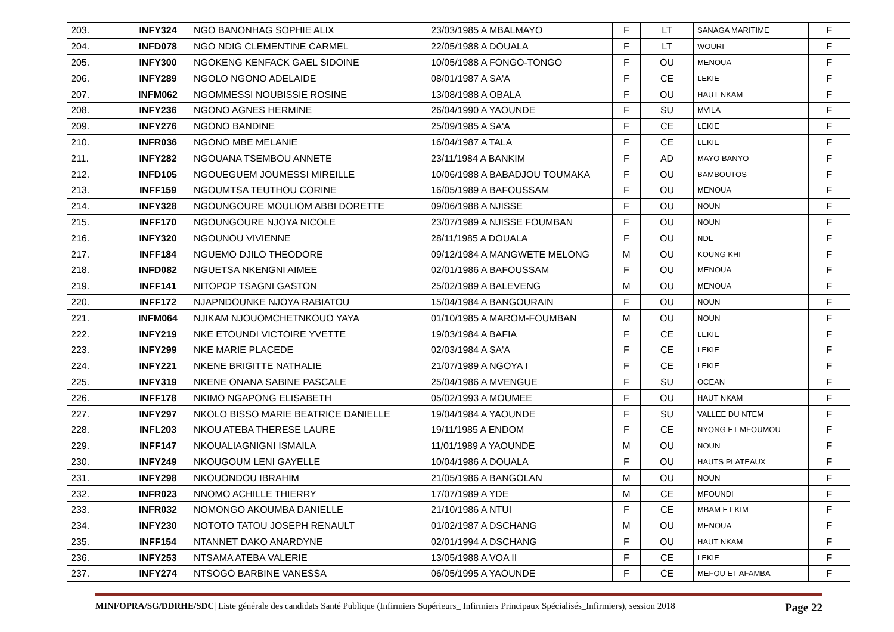| 203. | INFY324 | NGO BANONHAG SOPHIE ALIX | 23/03/1985 A MBALMAYO | F | LT | SANAGA MARITIME | F |
| 204. | INFD078 | NGO NDIG CLEMENTINE CARMEL | 22/05/1988 A DOUALA | F | LT | WOURI | F |
| 205. | INFY300 | NGOKENG KENFACK GAEL SIDOINE | 10/05/1988 A FONGO-TONGO | F | OU | MENOUA | F |
| 206. | INFY289 | NGOLO NGONO ADELAIDE | 08/01/1987 A SA'A | F | CE | LEKIE | F |
| 207. | INFM062 | NGOMMESSI NOUBISSIE ROSINE | 13/08/1988 A OBALA | F | OU | HAUT NKAM | F |
| 208. | INFY236 | NGONO AGNES HERMINE | 26/04/1990 A YAOUNDE | F | SU | MVILA | F |
| 209. | INFY276 | NGONO BANDINE | 25/09/1985 A SA'A | F | CE | LEKIE | F |
| 210. | INFR036 | NGONO MBE MELANIE | 16/04/1987 A TALA | F | CE | LEKIE | F |
| 211. | INFY282 | NGOUANA TSEMBOU ANNETE | 23/11/1984 A BANKIM | F | AD | MAYO BANYO | F |
| 212. | INFD105 | NGOUEGUEM JOUMESSI MIREILLE | 10/06/1988 A BABADJOU TOUMAKA | F | OU | BAMBOUTOS | F |
| 213. | INFF159 | NGOUMTSA TEUTHOU CORINE | 16/05/1989 A BAFOUSSAM | F | OU | MENOUA | F |
| 214. | INFY328 | NGOUNGOURE MOULIOM ABBI DORETTE | 09/06/1988 A NJISSE | F | OU | NOUN | F |
| 215. | INFF170 | NGOUNGOURE NJOYA NICOLE | 23/07/1989 A NJISSE FOUMBAN | F | OU | NOUN | F |
| 216. | INFY320 | NGOUNOU VIVIENNE | 28/11/1985 A DOUALA | F | OU | NDE | F |
| 217. | INFF184 | NGUEMO DJILO THEODORE | 09/12/1984 A MANGWETE MELONG | M | OU | KOUNG KHI | F |
| 218. | INFD082 | NGUETSA NKENGNI AIMEE | 02/01/1986 A BAFOUSSAM | F | OU | MENOUA | F |
| 219. | INFF141 | NITOPOP TSAGNI GASTON | 25/02/1989 A BALEVENG | M | OU | MENOUA | F |
| 220. | INFF172 | NJAPNDOUNKE NJOYA RABIATOU | 15/04/1984 A BANGOURAIN | F | OU | NOUN | F |
| 221. | INFM064 | NJIKAM NJOUOMCHETNKOUO YAYA | 01/10/1985 A MAROM-FOUMBAN | M | OU | NOUN | F |
| 222. | INFY219 | NKE ETOUNDI VICTOIRE YVETTE | 19/03/1984 A BAFIA | F | CE | LEKIE | F |
| 223. | INFY299 | NKE MARIE PLACEDE | 02/03/1984 A SA'A | F | CE | LEKIE | F |
| 224. | INFY221 | NKENE BRIGITTE NATHALIE | 21/07/1989 A NGOYA I | F | CE | LEKIE | F |
| 225. | INFY319 | NKENE ONANA SABINE PASCALE | 25/04/1986 A MVENGUE | F | SU | OCEAN | F |
| 226. | INFF178 | NKIMO NGAPONG ELISABETH | 05/02/1993 A MOUMEE | F | OU | HAUT NKAM | F |
| 227. | INFY297 | NKOLO BISSO MARIE BEATRICE DANIELLE | 19/04/1984 A YAOUNDE | F | SU | VALLEE DU NTEM | F |
| 228. | INFL203 | NKOU ATEBA THERESE LAURE | 19/11/1985 A ENDOM | F | CE | NYONG ET MFOUMOU | F |
| 229. | INFF147 | NKOUALIAGNIGNI ISMAILA | 11/01/1989 A YAOUNDE | M | OU | NOUN | F |
| 230. | INFY249 | NKOUGOUM LENI GAYELLE | 10/04/1986 A DOUALA | F | OU | HAUTS PLATEAUX | F |
| 231. | INFY298 | NKOUONDOU IBRAHIM | 21/05/1986 A BANGOLAN | M | OU | NOUN | F |
| 232. | INFR023 | NNOMO ACHILLE THIERRY | 17/07/1989 A YDE | M | CE | MFOUNDI | F |
| 233. | INFR032 | NOMONGO AKOUMBA DANIELLE | 21/10/1986 A NTUI | F | CE | MBAM ET KIM | F |
| 234. | INFY230 | NOTOTO TATOU JOSEPH RENAULT | 01/02/1987 A DSCHANG | M | OU | MENOUA | F |
| 235. | INFF154 | NTANNET DAKO ANARDYNE | 02/01/1994 A DSCHANG | F | OU | HAUT NKAM | F |
| 236. | INFY253 | NTSAMA ATEBA VALERIE | 13/05/1988 A VOA II | F | CE | LEKIE | F |
| 237. | INFY274 | NTSOGO BARBINE VANESSA | 06/05/1995 A YAOUNDE | F | CE | MEFOU ET AFAMBA | F |
MINFOPRA/SG/DDRHE/SDC| Liste générale des candidats Santé Publique (Infirmiers Supérieurs_ Infirmiers Principaux Spécialisés_Infirmiers), session 2018 Page 22